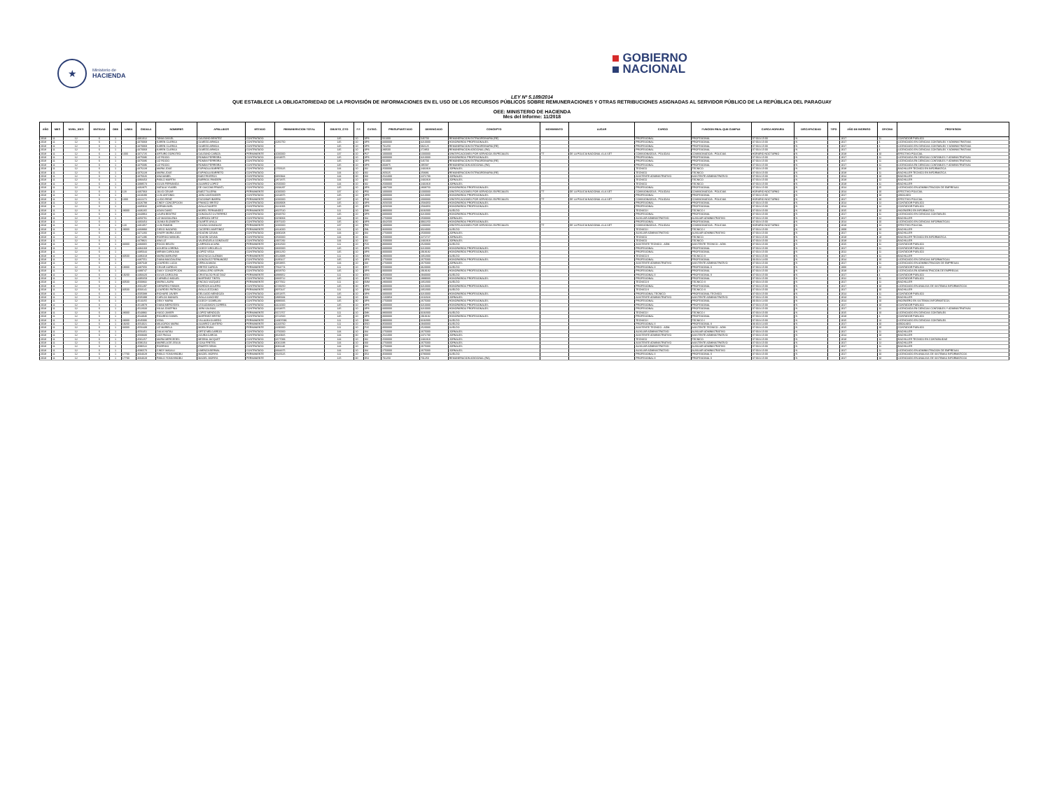★
Ministerio de
HACIENDA
GOBIERNO
NACIONAL
LEY Nº 5.189/2014
QUE ESTABLECE LA OBLIGATORIEDAD DE LA PROVISIÓN DE INFORMACIONES EN EL USO DE LOS RECURSOS PÚBLICOS SOBRE REMUNERACIONES Y OTRAS RETRIBUCIONES ASIGNADAS AL SERVIDOR PÚBLICO DE LA REPÚBLICA DEL PARAGUAY
OEE: MINISTERIO DE HACIENDA
Mes del Informe: 11/2018
| AÑO | MES | NIVEL_ENTI | ENTIDAD | OEE | LINEA | CEDULA | NOMBRES | APELLIDOS | ESTADO | REMUNERACION TOTAL | OBJETO_GTO | F.F. | CATEG. | PRESUPUESTADO | DEVENGADO | CONCEPTO | MOVIMIENTO | LUGAR | CARGO | FUNCION REAL QUE CUMPLE | CARGA HORARIA | DISCAPACIDAD | TIPO | AÑO DE INGRESO | OFICINA | PROFESION |
| --- | --- | --- | --- | --- | --- | --- | --- | --- | --- | --- | --- | --- | --- | --- | --- | --- | --- | --- | --- | --- | --- | --- | --- | --- | --- | --- |
| 2018 | 11 | 12 | 6 | 1 | | 4361012 | TANIA GISSEL | GALEANO BENITEZ | CONTRATADO | | 145 | 10 | XP8 | 561000 | 545700 | REMUNERACION EXTRAORDINARIA (RE) | | | PROFESIONAL | PROFESIONAL | 07:00 A 15:00 | N | | 2017 | 11 | CONTADOR PUBLICO |
| 2018 | 11 | 12 | 6 | 1 | | 4370069 | KAREN CLARISA | OLMEDO ARMOA | CONTRATADO | 4281750 | 145 | 10 | XP8 | 3300000 | 3210000 | HONORARIOS PROFESIONALES | | | PROFESIONAL | PROFESIONAL | 07:00 A 15:00 | N | | 2017 | 4 | LICENCIADO EN CIENCIAS CONTABLES Y ADMINISTRATIVAS |
| 2018 | 11 | 12 | 6 | 1 | | 4370069 | KAREN CLARISA | OLMEDO ARMOA | CONTRATADO | | 145 | 10 | XP8 | 701250 | 682125 | REMUNERACION EXTRAORDINARIA (RE) | | | PROFESIONAL | PROFESIONAL | 07:00 A 15:00 | N | | 2017 | 4 | LICENCIADO EN CIENCIAS CONTABLES Y ADMINISTRATIVAS |
| 2018 | 11 | 12 | 6 | 1 | | 4370069 | KAREN CLARISA | OLMEDO ARMOA | CONTRATADO | | 145 | 10 | XP8 | 280500 | 272850 | REMUNERACION ADICIONAL (RA) | | | PROFESIONAL | PROFESIONAL | 07:00 A 15:00 | N | | 2017 | 4 | LICENCIADO EN CIENCIAS CONTABLES Y ADMINISTRATIVAS |
| 2018 | 11 | 12 | 6 | 1 | 1000 | 4371725 | ARTURO DOROTEO | GALEANO CAÑIZA | PERMANENTE | 1000000 | 137 | 10 | P27 | 1000000 | 1000000 | GRATIFICACIONES POR SERVICIOS ESPECIALES | TT | DE LA POLICIA NACIONAL A LA SET | COMISIONADO/A - POLICIAS | COMISIONADO/A - POLICIAS | HORARIO NOCTURNO | N | | 2018 | 10 | EFECTIVO POLICIAL |
| 2018 | 11 | 12 | 6 | 1 | | 4375686 | LIZ ROCIO | ROMAN FERREIRA | CONTRATADO | 4164875 | 145 | 10 | XP8 | 3300000 | 3210000 | HONORARIOS PROFESIONALES | | | PROFESIONAL | PROFESIONAL | 07:00 A 15:00 | N | | 2017 | 11 | LICENCIADA EN CIENCIAS CONTABLES Y ADMINISTRATIVAS |
| 2018 | 11 | 12 | 6 | 1 | | 4375686 | LIZ ROCIO | ROMAN FERREIRA | CONTRATADO | | 145 | 10 | XP8 | 561000 | 545700 | REMUNERACION EXTRAORDINARIA (RE) | | | PROFESIONAL | PROFESIONAL | 07:00 A 15:00 | N | | 2017 | 11 | LICENCIADA EN CIENCIAS CONTABLES Y ADMINISTRATIVAS |
| 2018 | 11 | 12 | 6 | 1 | | 4375686 | LIZ ROCIO | ROMAN FERREIRA | CONTRATADO | | 145 | 10 | XP8 | 303875 | 295587 | REMUNERACION ADICIONAL (RA) | | | PROFESIONAL | PROFESIONAL | 07:00 A 15:00 | N | | 2017 | 11 | LICENCIADA EN CIENCIAS CONTABLES Y ADMINISTRATIVAS |
| 2018 | 11 | 12 | 6 | 1 | | 4376228 | MARIA JOSE | ESPINOLA BARRETO | CONTRATADO | 2765625 | 144 | 10 | XI2 | 2500000 | 2431818 | JORNALES | | | TECNICO | TECNICO | 07:00 A 15:00 | N | | 2018 | 11 | BACHILLER TECNICO EN INFORMATICA |
| 2018 | 11 | 12 | 6 | 1 | | 4376228 | MARIA JOSE | ESPINOLA BARRETO | CONTRATADO | | 144 | 10 | XI2 | 265625 | 258381 | REMUNERACION EXTRAORDINARIA (RE) | | | TECNICO | TECNICO | 07:00 A 15:00 | N | | 2018 | 11 | BACHILLER TECNICO EN INFORMATICA |
| 2018 | 11 | 12 | 6 | 1 | | 4376626 | ANA MABEL | BAEZ RIVEROS | CONTRATADO | 3350944 | 144 | 30 | XI3 | 2541000 | 2471700 | JORNALES | | | ASISTENTE ADMINISTRATIVO | ASISTENTE ADMINISTRATIVO | 07:00 A 15:00 | N | | 2014 | 10 | BACHILLER |
| 2018 | 11 | 12 | 6 | 1 | | 4393453 | PABLO MARTIN | BARRIOS PANDERI | CONTRATADO | 2871875 | 144 | 10 | XI2 | 2500000 | 2431818 | JORNALES | | | TECNICO | TECNICO | 07:00 A 15:00 | N | | 2018 | 12 | BACHILLER |
| 2018 | 11 | 12 | 6 | 1 | | 4398573 | SILVIA FERNANDA | ALVAREZ LOPEZ | CONTRATADO | 2500000 | 144 | 10 | XI2 | 2500000 | 2431818 | JORNALES | | | TECNICO | TECNICO | 07:00 A 15:00 | N | | 2018 | 11 | BACHILLER |
| 2018 | 11 | 12 | 6 | 1 | | 4402875 | NATALIA YSABEL | DE GIACOMI PRANTL | CONTRATADO | 3194297 | 145 | 10 | XP8 | 2887500 | 2808750 | HONORARIOS PROFESIONALES | | | PROFESIONAL | PROFESIONAL | 07:00 A 15:00 | N | | 2014 | 15 | LICENCIADO EN ADMINISTRACION DE EMPRESAS |
| 2018 | 11 | 12 | 6 | 1 | 123 | 4407063 | JULIO CESAR | BAEZ TILLERIA | PERMANENTE | 1000000 | 137 | 10 | P56 | 1000000 | 1000000 | GRATIFICACIONES POR SERVICIOS ESPECIALES | TT | DE LA POLICIA NACIONAL A LA SET | COMISIONADO/A - POLICIAS | COMISIONADO/A - POLICIAS | HORARIO NOCTURNO | N | | 2014 | 10 | EFECTIVO POLICIAL |
| 2018 | 11 | 12 | 6 | 1 | | 4418290 | LUIS ANTONIO | JARA SANTANDER | CONTRATADO | 4164875 | 145 | 10 | XP8 | 3300000 | 3210000 | HONORARIOS PROFESIONALES | | | PROFESIONAL | PROFESIONAL | 07:00 A 15:00 | N | | 2017 | 10 | ABOGADO |
| 2018 | 11 | 12 | 6 | 1 | 1000 | 4422272 | LUCIO RENE | ESCOBAR IBARRA | PERMANENTE | 2000000 | 137 | 10 | P28 | 2000000 | 2000000 | GRATIFICACIONES POR SERVICIOS ESPECIALES | TT | DE LA POLICIA NACIONAL A LA SET | COMISIONADO/A - POLICIAS | COMISIONADO/A - POLICIAS | HORARIO NOCTURNO | N | | 2017 | 10 | EFECTIVO POLICIAL |
| 2018 | 11 | 12 | 6 | 1 | | 4426798 | CINDY CONCEPCION | FRANCO BRITEZ | CONTRATADO | 3333908 | 145 | 10 | XP8 | 2656500 | 2584050 | HONORARIOS PROFESIONALES | | | PROFESIONAL | PROFESIONAL | 07:00 A 15:00 | N | | 2014 | 12 | CONTADOR PUBLICO |
| 2018 | 11 | 12 | 6 | 1 | | 4435916 | ADRIAN AVEL | AYALA DUARTE | CONTRATADO | 3221006 | 145 | 10 | XP8 | 2656500 | 2584050 | HONORARIOS PROFESIONALES | | | PROFESIONAL | PROFESIONAL | 07:00 A 15:00 | N | | 2014 | 12 | CONTADOR PUBLICO |
| 2018 | 11 | 12 | 6 | 1 | 28000 | 4436265 | ADAN DAVID | MOREL FERNANDEZ | PERMANENTE | 4607510 | 111 | 10 | D8K | 3800000 | 3192000 | SUELDO | | | TECNICO I | TECNICO I | 07:00 A 15:00 | N | | 2015 | 10 | INGENIERO EN INFORMATICA |
| 2018 | 11 | 12 | 6 | 1 | | 4443964 | LAURA BEATRIZ | GONZALEZ GUTIERREZ | CONTRATADO | 3533750 | 145 | 10 | XP8 | 3300000 | 3210000 | HONORARIOS PROFESIONALES | | | PROFESIONAL | PROFESIONAL | 07:00 A 15:00 | N | | 2017 | 11 | LICENCIADO EN CIENCIAS CONTABLES |
| 2018 | 11 | 12 | 6 | 1 | | 4450701 | LIZ MAGDALENA | LARROZA ORTIZ | CONTRATADO | 3159063 | 144 | 10 | XI4 | 2750000 | 2500000 | JORNALES | | | AUXILIAR ADMINISTRATIVO | AUXILIAR ADMINISTRATIVO | 07:00 A 15:00 | N | | 2017 | 12 | BACHILLER |
| 2018 | 11 | 12 | 6 | 1 | | 4460454 | JUANA ELIZABETH | DUARTE AYALA | CONTRATADO | 5875100 | 145 | 30 | XP8 | 4042500 | 3932250 | HONORARIOS PROFESIONALES | | | PROFESIONAL | PROFESIONAL | 07:00 A 15:00 | N | | 2014 | 10 | LICENCIADO EN CIENCIAS INFORMATICAS |
| 2018 | 11 | 12 | 6 | 1 | 123 | 4461057 | LUIS RAMON | COLINA GONZALEZ | PERMANENTE | 1000000 | 137 | 10 | P65 | 1000000 | 1000000 | GRATIFICACIONES POR SERVICIOS ESPECIALES | TT | DE LA POLICIA NACIONAL A LA SET | COMISIONADO/A - POLICIAS | COMISIONADO/A - POLICIAS | HORARIO NOCTURNO | N | | 2018 | 12 | EFECTIVO POLICIAL |
| 2018 | 11 | 12 | 6 | 1 | 29000 | 4468893 | DIEGO NAZARIO | CACERES MARTINEZ | PERMANENTE | 4314000 | 111 | 10 | D8L | 3600000 | 3024000 | SUELDO | | | TECNICO I | TECNICO I | 07:00 A 15:00 | N | | 2009 | 10 | BACHILLER |
| 2018 | 11 | 12 | 6 | 1 | | 4471266 | SHARY MARIA JOSE | HOUDIN OZUNA | CONTRATADO | 3490208 | 144 | 10 | XI4 | 2750000 | 2500000 | JORNALES | | | AUXILIAR ADMINISTRATIVO | AUXILIAR ADMINISTRATIVO | 07:00 A 15:00 | N | | 2017 | 11 | BACHILLER |
| 2018 | 11 | 12 | 6 | 1 | | 4471296 | RODRIGO MANUEL | HOUDIN OZUNA | CONTRATADO | 2500000 | 144 | 10 | XI2 | 2500000 | 2272727 | JORNALES | | | TECNICO | TECNICO | 07:00 A 15:00 | N | | 2018 | 23 | BACHILLER TECNICO EN INFORMATICA |
| 2018 | 11 | 12 | 6 | 1 | | 4479821 | ANA LIZ | VALENZUELA GONZALEZ | CONTRATADO | 2907292 | 144 | 10 | XI2 | 2500000 | 2431818 | JORNALES | | | TECNICO | TECNICO | 07:00 A 15:00 | N | | 2018 | 12 | BACHILLER |
| 2018 | 11 | 12 | 6 | 1 | 33000 | 4483065 | ROCIO BELEN | LARROZA ACUÑA | PERMANENTE | 4062500 | 111 | 10 | F2C | 3000000 | 2520000 | SUELDO | | | ASISTENTE TECNICO - ADM. | ASISTENTE TECNICO - ADM. | 07:00 A 15:00 | N | | 2015 | 11 | CONTADOR PUBLICO |
| 2018 | 11 | 12 | 6 | 1 | | 4484168 | AGUEDA LORENA | GODOY ARGUELLO | CONTRATADO | 3300000 | 145 | 10 | XP8 | 3300000 | 3210000 | HONORARIOS PROFESIONALES | | | PROFESIONAL | PROFESIONAL | 07:00 A 15:00 | N | | 2017 | 11 | CONTADOR PUBLICO |
| 2018 | 11 | 12 | 6 | 1 | | 4485644 | MIRIAN CAROLINA | LOPEZ VEGA | CONTRATADO | 3361250 | 145 | 10 | XP8 | 3000000 | 2918182 | HONORARIOS PROFESIONALES | | | PROFESIONAL | PROFESIONAL | 07:00 A 15:00 | N | | 2012 | 11 | CONTADOR PUBLICO |
| 2018 | 11 | 12 | 6 | 1 | 30500 | 4486318 | MARIA MARLENE | MACHUCA GUZMAN | PERMANENTE | 3513988 | 111 | 10 | E3M | 2800000 | 2352000 | SUELDO | | | TECNICO II | TECNICO II | 07:00 A 15:00 | N | | 2017 | 11 | BACHILLER |
| 2018 | 11 | 12 | 6 | 1 | | 4487551 | DIANA MAGDALENA | GONZALEZ FERNANDEZ | CONTRATADO | 3295417 | 145 | 10 | XP8 | 2750000 | 2675000 | HONORARIOS PROFESIONALES | | | PROFESIONAL | PROFESIONAL | 06:00 A 14:00 | N | | 2014 | 10 | LICENCIADO EN CIENCIAS INFORMATICAS |
| 2018 | 11 | 12 | 6 | 1 | | 4487648 | LOURDES LUCIA | VERA ALMADA | CONTRATADO | 3353855 | 144 | 10 | XI3 | 2750000 | 2675000 | JORNALES | | | ASISTENTE ADMINISTRATIVO | ASISTENTE ADMINISTRATIVO | 07:00 A 15:00 | N | | 2017 | 11 | LICENCIADO EN ADMINISTRACION DE EMPRESAS |
| 2018 | 11 | 12 | 6 | 1 | 18000 | 4487656 | CESAR AURELIO | BRITEZ GARCIA | PERMANENTE | 7564774 | 111 | 10 | D57 | 5500000 | 4620000 | SUELDO | | | PROFESIONAL II | PROFESIONAL II | 07:00 A 15:00 | N | | 2006 | 12 | CONTADOR PUBLICO |
| 2018 | 11 | 12 | 6 | 1 | | 4489747 | DAISY CONCEPCION | CABALLERO SERVIN | CONTRATADO | 3658750 | 145 | 10 | XP8 | 3000000 | 2918182 | HONORARIOS PROFESIONALES | | | PROFESIONAL | PROFESIONAL | 07:00 A 15:00 | N | | 2018 | 4 | LICENCIADA EN ADMINISTRACION DE EMPRESAS |
| 2018 | 11 | 12 | 6 | 1 | 19200 | 4493420 | SILVIA CAROLINA | CRISTALDO RUIZ DIAZ | PERMANENTE | 4888352 | 111 | 10 | D5D | 3500000 | 2940000 | SUELDO | | | PROFESIONAL II | PROFESIONAL II | 07:00 A 15:00 | N | | 2017 | 4 | CONTADOR PUBLICO |
| 2018 | 11 | 12 | 6 | 1 | | 4495659 | CARMELO MIGUEL | MARTINEZ TINTEL | CONTRATADO | 3369712 | 145 | 10 | XP8 | 2970000 | 2889000 | HONORARIOS PROFESIONALES | | | PROFESIONAL | PROFESIONAL | 07:00 A 15:00 | N | | 2012 | 11 | CONTADOR PUBLICO |
| 2018 | 11 | 12 | 6 | 1 | 30500 | 4500832 | MARIA LAURA | ENCISO VAZQUEZ | PERMANENTE | 3077662 | 111 | 10 | E3M | 2800000 | 2352000 | SUELDO | | | TECNICO II | TECNICO II | 07:00 A 15:00 | N | | 2017 | 11 | BACHILLER |
| 2018 | 11 | 12 | 6 | 1 | | 4501297 | GERARDO FABIAN | BORDON AGUERO | CONTRATADO | 4749250 | 145 | 30 | XP8 | 3300000 | 3210000 | HONORARIOS PROFESIONALES | | | PROFESIONAL | PROFESIONAL | 07:00 A 15:00 | N | | 2017 | 10 | LICENCIADO EN ANALISIS DE SISTEMAS INFORMATICOS |
| 2018 | 11 | 12 | 6 | 1 | 30500 | 4503141 | LOURDES PATRICIA | AYALA LEZCANO | PERMANENTE | 3970147 | 111 | 10 | E3M | 2800000 | 2352000 | SUELDO | | | TECNICO II | TECNICO II | 07:00 A 15:00 | N | | 2017 | 10 | BACHILLER |
| 2018 | 11 | 12 | 6 | 1 | | 4505088 | RICHARD JAVIER | DELGADO MENDOZA | CONTRATADO | 4351875 | 145 | 10 | XP8 | 3300000 | 3210000 | HONORARIOS PROFESIONALES | | | PROFESIONAL TECNICO | PROFESIONAL TECNICO | 07:00 A 15:00 | N | | 2014 | 11 | CONTADOR PUBLICO |
| 2018 | 11 | 12 | 6 | 1 | | 4505399 | CARLOS MANUEL | AYALA SANCHEZ | CONTRATADO | 2895684 | 144 | 10 | XI3 | 2160958 | 2102023 | JORNALES | | | ASISTENTE ADMINISTRATIVO | ASISTENTE ADMINISTRATIVO | 07:00 A 15:00 | N | | 2013 | 11 | BACHILLER |
| 2018 | 11 | 12 | 6 | 1 | | 4510255 | DEISY MARIA | GODOY GOMBLAN | CONTRATADO | 3996666 | 145 | 30 | XP8 | 2750000 | 2675000 | HONORARIOS PROFESIONALES | | | PROFESIONAL | PROFESIONAL | 06:00 A 14:00 | N | | 2014 | 10 | INGENIERO EN SISTEMAS INFORMATICOS |
| 2018 | 11 | 12 | 6 | 1 | | 4513978 | DIANA MERCEDES | LEGUIZAMON CORREA | CONTRATADO | 4422000 | 145 | 10 | XP8 | 3300000 | 3210000 | HONORARIOS PROFESIONALES | | | PROFESIONAL | PROFESIONAL | 07:00 A 15:00 | N | | 2017 | 10 | CONTADOR PUBLICO |
| 2018 | 11 | 12 | 6 | 1 | | 4522633 | NILSA JOSEFINA | JARA SALINAS | CONTRATADO | 4164875 | 145 | 10 | XP8 | 3300000 | 3210000 | HONORARIOS PROFESIONALES | | | PROFESIONAL | PROFESIONAL | 07:00 A 15:00 | N | | 2017 | 11 | LICENCIADA EN CIENCIAS CONTABLES Y ADMINISTRATIVAS |
| 2018 | 11 | 12 | 6 | 1 | 28000 | 4543982 | HUGO JAVIER | LOPEZ MENDOZA | PERMANENTE | 5672767 | 111 | 10 | D8K | 3800000 | 3192000 | SUELDO | | | TECNICO I | TECNICO I | 07:00 A 15:00 | N | | 2015 | 10 | LICENCIADO EN CIENCIAS CONTABLES |
| 2018 | 11 | 12 | 6 | 1 | | 4544046 | RICARDO DANIEL | MARTINEZ BRITEZ | CONTRATADO | 3722500 | 145 | 10 | XP8 | 3000000 | 2918182 | HONORARIOS PROFESIONALES | | | PROFESIONAL | PROFESIONAL | 07:00 A 15:00 | N | | 2018 | 4 | CONTADOR PUBLICO |
| 2018 | 11 | 12 | 6 | 1 | 28000 | 4545006 | VIDAL | VILLALBA OLMEDO | PERMANENTE | 14907096 | 111 | 10 | D8K | 3800000 | 3192000 | SUELDO | | | TECNICO I | TECNICO I | 07:00 A 15:00 | N | | 2015 | 22 | LICENCIADO EN CIENCIAS CONTABLES |
| 2018 | 11 | 12 | 6 | 1 | 19200 | 4554021 | MILAGROS MARIA | ALVAREZ CANTERO | PERMANENTE | 4243760 | 111 | 10 | D5D | 3500000 | 2940000 | SUELDO | | | PROFESIONAL II | PROFESIONAL II | 06:30 A 14:30 | N | | 2017 | 10 | ABOGADO |
| 2018 | 11 | 12 | 6 | 1 | 33000 | 4556439 | LIZ MARIELA | MORA RIVAS | PERMANENTE | 4190000 | 111 | 10 | F2C | 3000000 | 2520000 | SUELDO | | | ASISTENTE TECNICO - ADM. | ASISTENTE TECNICO - ADM. | 07:00 A 15:00 | N | | 2015 | 10 | CONTADOR PUBLICO |
| 2018 | 11 | 12 | 6 | 1 | | 4556451 | DALIA NATALI | ORTIZ MELGAREJO | CONTRATADO | 2750000 | 144 | 10 | XI4 | 2750000 | 2675000 | JORNALES | | | AUXILIAR ADMINISTRATIVO | AUXILIAR ADMINISTRATIVO | 07:00 A 15:00 | N | | 2017 | 11 | BACHILLER |
| 2018 | 11 | 12 | 6 | 1 | | 4569330 | LIZZ PAOLA | ACUÑA GARCIA | CONTRATADO | 3620925 | 144 | 30 | XI3 | 2541000 | 2471700 | JORNALES | | | ASISTENTE ADMINISTRATIVO | ASISTENTE ADMINISTRATIVO | 07:00 A 15:00 | N | | 2014 | 10 | BACHILLER |
| 2018 | 11 | 12 | 6 | 1 | | 4581257 | MARIA MERCEDES | MEDINA JACQUET | CONTRATADO | 2677083 | 144 | 10 | XI2 | 2500000 | 2431818 | JORNALES | | | TECNICO | TECNICO | 07:00 A 15:00 | N | | 2018 | 12 | BACHILLER TECNICO EN CONTABILIDAD |
| 2018 | 11 | 12 | 6 | 1 | | 4596154 | MARIELA DE JESUS | SOSA FRETES | CONTRATADO | 3042188 | 144 | 10 | XI3 | 2750000 | 2675000 | JORNALES | | | ASISTENTE ADMINISTRATIVO | ASISTENTE ADMINISTRATIVO | 07:00 A 15:00 | N | | 2017 | 12 | BACHILLER |
| 2018 | 11 | 12 | 6 | 1 | | 4596522 | RODRIGO | IRIARTE DENIS | CONTRATADO | 3081146 | 144 | 10 | XI4 | 2750000 | 2675000 | JORNALES | | | AUXILIAR ADMINISTRATIVO | AUXILIAR ADMINISTRATIVO | 07:00 A 15:00 | N | | 2017 | 11 | BACHILLER |
| 2018 | 11 | 12 | 6 | 1 | | 4596570 | CINDY MAGALI | LIMENZA BERNAL | CONTRATADO | 3334375 | 144 | 10 | XI4 | 2750000 | 2675000 | JORNALES | | | AUXILIAR ADMINISTRATIVO | AUXILIAR ADMINISTRATIVO | 07:00 A 15:00 | N | | 2017 | 11 | LICENCIADO EN ADMINISTRACION DE EMPRESAS |
| 2018 | 11 | 12 | 6 | 1 | 17700 | 4604628 | PABLO YONSHINOBU | MACIEL MORIYA | PERMANENTE | 5615625 | 111 | 10 | D52 | 4500000 | 3780000 | SUELDO | | | PROFESIONAL II | PROFESIONAL II | 07:00 A 15:00 | N | | 2017 | 10 | LICENCIADO EN ANALISIS DE SISTEMAS INFORMATICOS |
| 2018 | 11 | 12 | 6 | 1 | 17700 | 4604628 | PABLO YONSHINOBU | MACIEL MORIYA | PERMANENTE | | 125 | 30 | D52 | 701250 | 701250 | REMUNERACION ADICIONAL (RA) | | | PROFESIONAL II | PROFESIONAL II | 07:00 A 15:00 | N | | 2017 | 10 | LICENCIADO EN ANALISIS DE SISTEMAS INFORMATICOS |